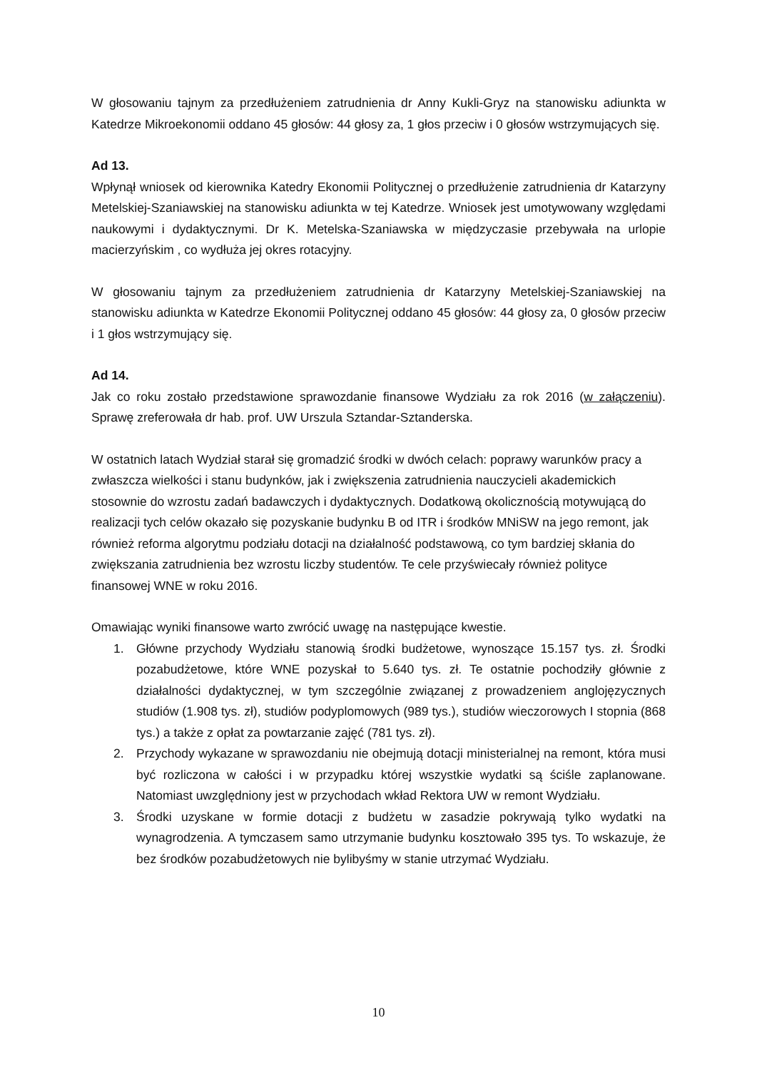W głosowaniu tajnym za przedłużeniem zatrudnienia dr Anny Kukli-Gryz na stanowisku adiunkta w Katedrze Mikroekonomii oddano 45 głosów: 44 głosy za, 1 głos przeciw i 0 głosów wstrzymujących się.
Ad 13.
Wpłynął wniosek od kierownika Katedry Ekonomii Politycznej o przedłużenie zatrudnienia dr Katarzyny Metelskiej-Szaniawskiej na stanowisku adiunkta w tej Katedrze. Wniosek jest umotywowany względami naukowymi i dydaktycznymi. Dr K. Metelska-Szaniawska w międzyczasie przebywała na urlopie macierzyńskim , co wydłuża jej okres rotacyjny.
W głosowaniu tajnym za przedłużeniem zatrudnienia dr Katarzyny Metelskiej-Szaniawskiej na stanowisku adiunkta w Katedrze Ekonomii Politycznej oddano 45 głosów: 44 głosy za, 0 głosów przeciw i 1 głos wstrzymujący się.
Ad 14.
Jak co roku zostało przedstawione sprawozdanie finansowe Wydziału za rok 2016 (w załączeniu). Sprawę zreferowała dr hab. prof. UW Urszula Sztandar-Sztanderska.
W ostatnich latach Wydział starał się gromadzić środki w dwóch celach: poprawy warunków pracy a zwłaszcza wielkości i stanu budynków, jak i zwiększenia zatrudnienia nauczycieli akademickich stosownie do wzrostu zadań badawczych i dydaktycznych. Dodatkową okolicznością motywującą do realizacji tych celów okazało się pozyskanie budynku B od ITR i środków MNiSW na jego remont, jak również reforma algorytmu podziału dotacji na działalność podstawową, co tym bardziej skłania do zwiększania zatrudnienia bez wzrostu liczby studentów. Te cele przyświecały również polityce finansowej WNE w roku 2016.
Omawiając wyniki finansowe warto zwrócić uwagę na następujące kwestie.
1. Główne przychody Wydziału stanowią środki budżetowe, wynoszące 15.157 tys. zł. Środki pozabudżetowe, które WNE pozyskał to 5.640 tys. zł. Te ostatnie pochodziły głównie z działalności dydaktycznej, w tym szczególnie związanej z prowadzeniem anglojęzycznych studiów (1.908 tys. zł), studiów podyplomowych (989 tys.), studiów wieczorowych I stopnia (868 tys.) a także z opłat za powtarzanie zajęć (781 tys. zł).
2. Przychody wykazane w sprawozdaniu nie obejmują dotacji ministerialnej na remont, która musi być rozliczona w całości i w przypadku której wszystkie wydatki są ściśle zaplanowane. Natomiast uwzględniony jest w przychodach wkład Rektora UW w remont Wydziału.
3. Środki uzyskane w formie dotacji z budżetu w zasadzie pokrywają tylko wydatki na wynagrodzenia. A tymczasem samo utrzymanie budynku kosztowało 395 tys. To wskazuje, że bez środków pozabudżetowych nie bylibyśmy w stanie utrzymać Wydziału.
10